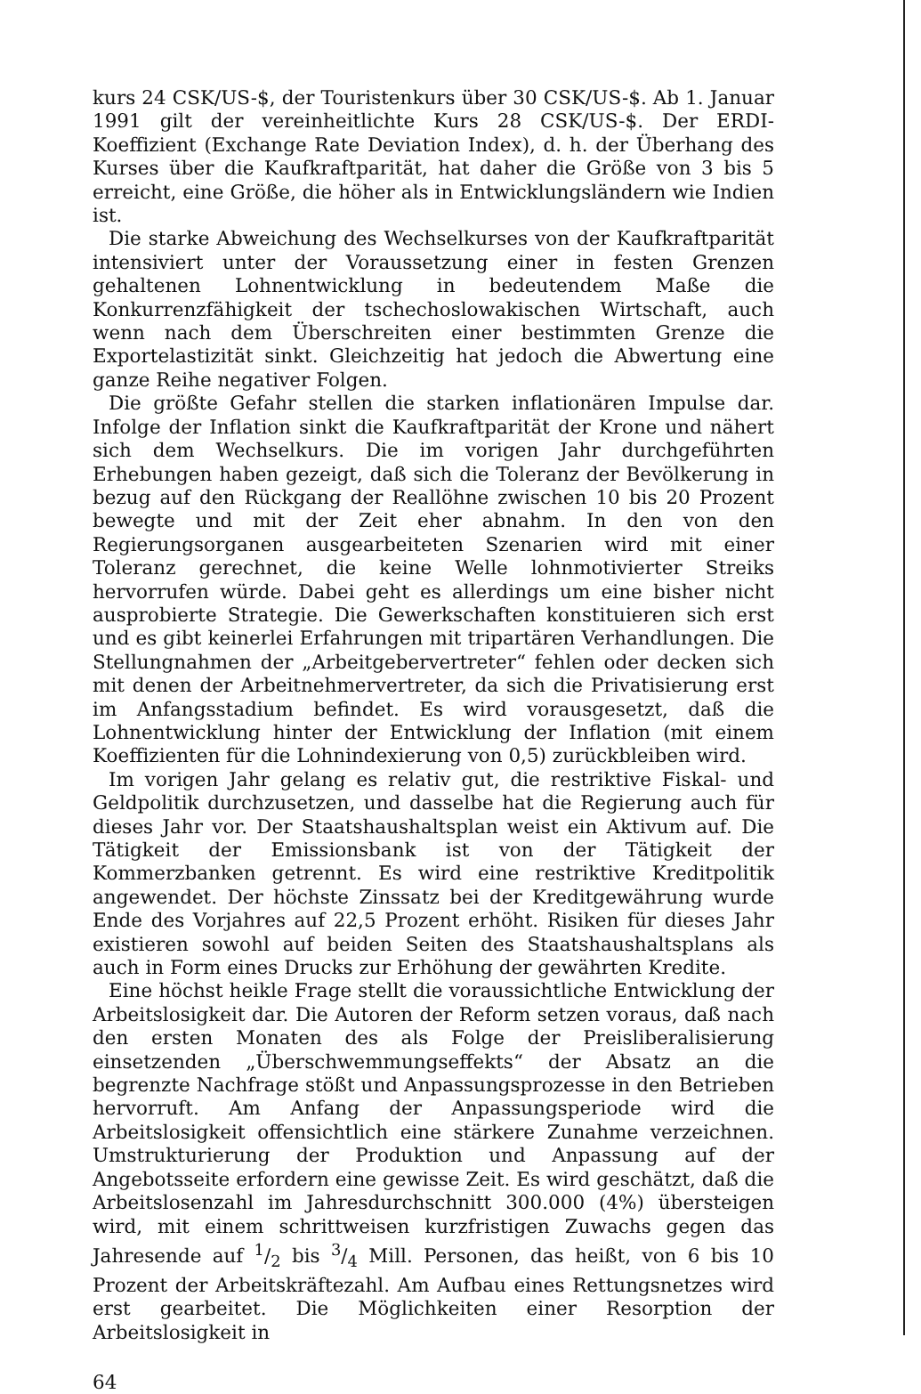kurs 24 CSK/US-$, der Touristenkurs über 30 CSK/US-$. Ab 1. Januar 1991 gilt der vereinheitlichte Kurs 28 CSK/US-$. Der ERDI-Koeffizient (Exchange Rate Deviation Index), d. h. der Überhang des Kurses über die Kaufkraftparität, hat daher die Größe von 3 bis 5 erreicht, eine Größe, die höher als in Entwicklungsländern wie Indien ist.
Die starke Abweichung des Wechselkurses von der Kaufkraftparität intensiviert unter der Voraussetzung einer in festen Grenzen gehaltenen Lohnentwicklung in bedeutendem Maße die Konkurrenzfähigkeit der tschechoslowakischen Wirtschaft, auch wenn nach dem Überschreiten einer bestimmten Grenze die Exportelastizität sinkt. Gleichzeitig hat jedoch die Abwertung eine ganze Reihe negativer Folgen.
Die größte Gefahr stellen die starken inflationären Impulse dar. Infolge der Inflation sinkt die Kaufkraftparität der Krone und nähert sich dem Wechselkurs. Die im vorigen Jahr durchgeführten Erhebungen haben gezeigt, daß sich die Toleranz der Bevölkerung in bezug auf den Rückgang der Reallöhne zwischen 10 bis 20 Prozent bewegte und mit der Zeit eher abnahm. In den von den Regierungsorganen ausgearbeiteten Szenarien wird mit einer Toleranz gerechnet, die keine Welle lohnmotivierter Streiks hervorrufen würde. Dabei geht es allerdings um eine bisher nicht ausprobierte Strategie. Die Gewerkschaften konstituieren sich erst und es gibt keinerlei Erfahrungen mit tripartären Verhandlungen. Die Stellungnahmen der „Arbeitgebervertreter“ fehlen oder decken sich mit denen der Arbeitnehmervertreter, da sich die Privatisierung erst im Anfangsstadium befindet. Es wird vorausgesetzt, daß die Lohnentwicklung hinter der Entwicklung der Inflation (mit einem Koeffizienten für die Lohnindexierung von 0,5) zurückbleiben wird.
Im vorigen Jahr gelang es relativ gut, die restriktive Fiskal- und Geldpolitik durchzusetzen, und dasselbe hat die Regierung auch für dieses Jahr vor. Der Staatshaushaltsplan weist ein Aktivum auf. Die Tätigkeit der Emissionsbank ist von der Tätigkeit der Kommerzbanken getrennt. Es wird eine restriktive Kreditpolitik angewendet. Der höchste Zinssatz bei der Kreditgewährung wurde Ende des Vorjahres auf 22,5 Prozent erhöht. Risiken für dieses Jahr existieren sowohl auf beiden Seiten des Staatshaushaltsplans als auch in Form eines Drucks zur Erhöhung der gewährten Kredite.
Eine höchst heikle Frage stellt die voraussichtliche Entwicklung der Arbeitslosigkeit dar. Die Autoren der Reform setzen voraus, daß nach den ersten Monaten des als Folge der Preisliberalisierung einsetzenden „Überschwemmungseffekts“ der Absatz an die begrenzte Nachfrage stößt und Anpassungsprozesse in den Betrieben hervorruft. Am Anfang der Anpassungsperiode wird die Arbeitslosigkeit offensichtlich eine stärkere Zunahme verzeichnen. Umstrukturierung der Produktion und Anpassung auf der Angebotsseite erfordern eine gewisse Zeit. Es wird geschätzt, daß die Arbeitslosenzahl im Jahresdurchschnitt 300.000 (4%) übersteigen wird, mit einem schrittweisen kurzfristigen Zuwachs gegen das Jahresende auf 1/2 bis 3/4 Mill. Personen, das heißt, von 6 bis 10 Prozent der Arbeitskräftezahl. Am Aufbau eines Rettungsnetzes wird erst gearbeitet. Die Möglichkeiten einer Resorption der Arbeitslosigkeit in
64